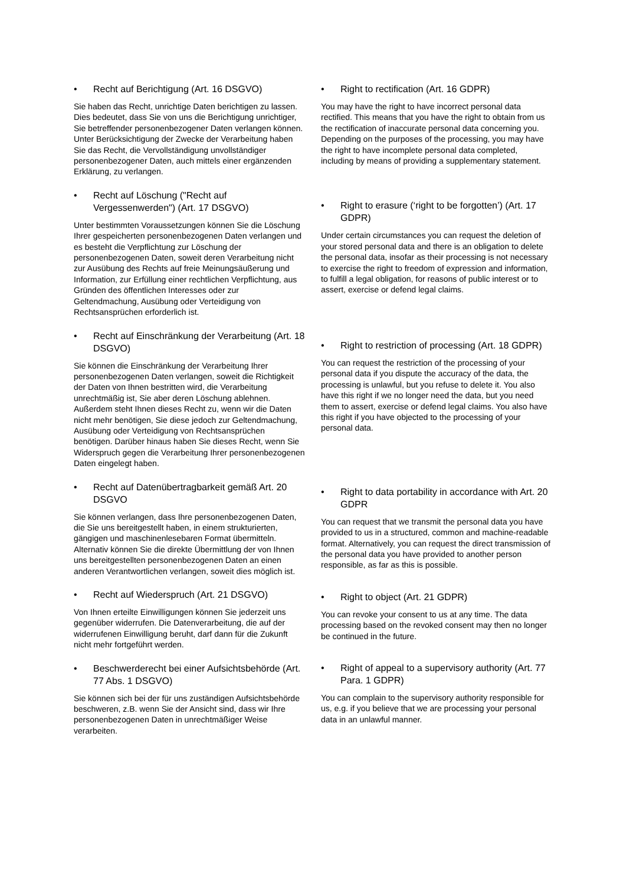• Recht auf Berichtigung (Art. 16 DSGVO)
Sie haben das Recht, unrichtige Daten berichtigen zu lassen. Dies bedeutet, dass Sie von uns die Berichtigung unrichtiger, Sie betreffender personenbezogener Daten verlangen können. Unter Berücksichtigung der Zwecke der Verarbeitung haben Sie das Recht, die Vervollständigung unvollständiger personenbezogener Daten, auch mittels einer ergänzenden Erklärung, zu verlangen.
• Recht auf Löschung ("Recht auf Vergessenwerden") (Art. 17 DSGVO)
Unter bestimmten Voraussetzungen können Sie die Löschung Ihrer gespeicherten personenbezogenen Daten verlangen und es besteht die Verpflichtung zur Löschung der personenbezogenen Daten, soweit deren Verarbeitung nicht zur Ausübung des Rechts auf freie Meinungsäußerung und Information, zur Erfüllung einer rechtlichen Verpflichtung, aus Gründen des öffentlichen Interesses oder zur Geltendmachung, Ausübung oder Verteidigung von Rechtsansprüchen erforderlich ist.
• Recht auf Einschränkung der Verarbeitung (Art. 18 DSGVO)
Sie können die Einschränkung der Verarbeitung Ihrer personenbezogenen Daten verlangen, soweit die Richtigkeit der Daten von Ihnen bestritten wird, die Verarbeitung unrechtmäßig ist, Sie aber deren Löschung ablehnen. Außerdem steht Ihnen dieses Recht zu, wenn wir die Daten nicht mehr benötigen, Sie diese jedoch zur Geltendmachung, Ausübung oder Verteidigung von Rechtsansprüchen benötigen. Darüber hinaus haben Sie dieses Recht, wenn Sie Widerspruch gegen die Verarbeitung Ihrer personenbezogenen Daten eingelegt haben.
• Recht auf Datenübertragbarkeit gemäß Art. 20 DSGVO
Sie können verlangen, dass Ihre personenbezogenen Daten, die Sie uns bereitgestellt haben, in einem strukturierten, gängigen und maschinenlesebaren Format übermitteln. Alternativ können Sie die direkte Übermittlung der von Ihnen uns bereitgestellten personenbezogenen Daten an einen anderen Verantwortlichen verlangen, soweit dies möglich ist.
• Recht auf Wiederspruch (Art. 21 DSGVO)
Von Ihnen erteilte Einwilligungen können Sie jederzeit uns gegenüber widerrufen. Die Datenverarbeitung, die auf der widerrufenen Einwilligung beruht, darf dann für die Zukunft nicht mehr fortgeführt werden.
• Beschwerderecht bei einer Aufsichtsbehörde (Art. 77 Abs. 1 DSGVO)
Sie können sich bei der für uns zuständigen Aufsichtsbehörde beschweren, z.B. wenn Sie der Ansicht sind, dass wir Ihre personenbezogenen Daten in unrechtmäßiger Weise verarbeiten.
• Right to rectification (Art. 16 GDPR)
You may have the right to have incorrect personal data rectified. This means that you have the right to obtain from us the rectification of inaccurate personal data concerning you. Depending on the purposes of the processing, you may have the right to have incomplete personal data completed, including by means of providing a supplementary statement.
• Right to erasure (‘right to be forgotten’) (Art. 17 GDPR)
Under certain circumstances you can request the deletion of your stored personal data and there is an obligation to delete the personal data, insofar as their processing is not necessary to exercise the right to freedom of expression and information, to fulfill a legal obligation, for reasons of public interest or to assert, exercise or defend legal claims.
• Right to restriction of processing (Art. 18 GDPR)
You can request the restriction of the processing of your personal data if you dispute the accuracy of the data, the processing is unlawful, but you refuse to delete it. You also have this right if we no longer need the data, but you need them to assert, exercise or defend legal claims. You also have this right if you have objected to the processing of your personal data.
• Right to data portability in accordance with Art. 20 GDPR
You can request that we transmit the personal data you have provided to us in a structured, common and machine-readable format. Alternatively, you can request the direct transmission of the personal data you have provided to another person responsible, as far as this is possible.
• Right to object (Art. 21 GDPR)
You can revoke your consent to us at any time. The data processing based on the revoked consent may then no longer be continued in the future.
• Right of appeal to a supervisory authority (Art. 77 Para. 1 GDPR)
You can complain to the supervisory authority responsible for us, e.g. if you believe that we are processing your personal data in an unlawful manner.